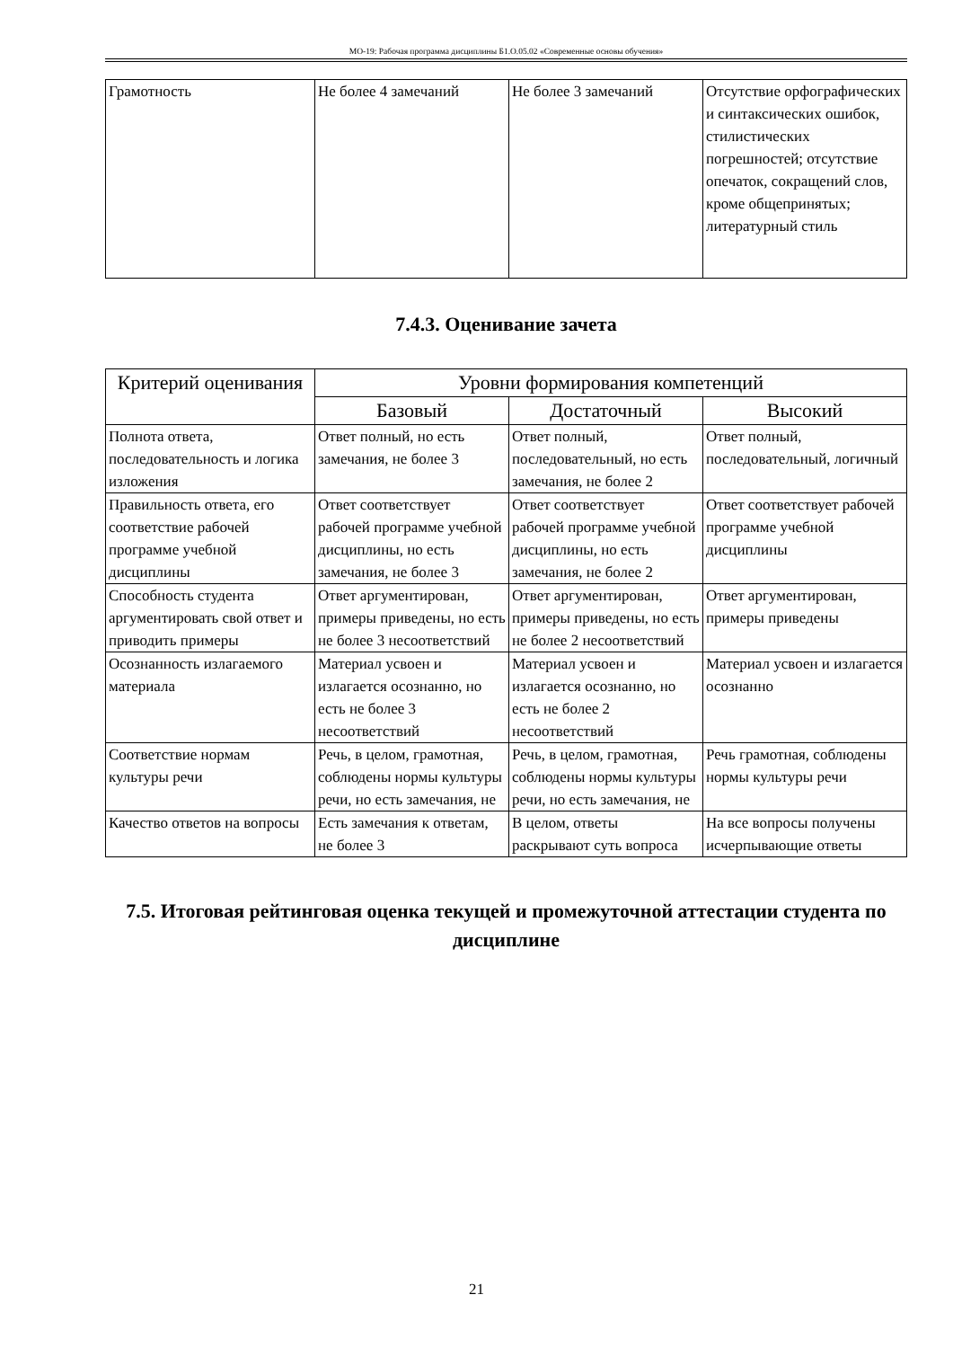МО-19: Рабочая программа дисциплины Б1.О.05.02 «Современные основы обучения»
| Грамотность | Не более 4 замечаний | Не более 3 замечаний | Отсутствие орфографических и синтаксических ошибок, стилистических погрешностей; отсутствие опечаток, сокращений слов, кроме общепринятых; литературный стиль |
7.4.3. Оценивание зачета
| Критерий оценивания | Уровни формирования компетенций | | |
| --- | --- | --- | --- |
| | Базовый | Достаточный | Высокий |
| Полнота ответа, последовательность и логика изложения | Ответ полный, но есть замечания, не более 3 | Ответ полный, последовательный, но есть замечания, не более 2 | Ответ полный, последовательный, логичный |
| Правильность ответа, его соответствие рабочей программе учебной дисциплины | Ответ соответствует рабочей программе учебной дисциплины, но есть замечания, не более 3 | Ответ соответствует рабочей программе учебной дисциплины, но есть замечания, не более 2 | Ответ соответствует рабочей программе учебной дисциплины |
| Способность студента аргументировать свой ответ и приводить примеры | Ответ аргументирован, примеры приведены, но есть не более 3 несоответствий | Ответ аргументирован, примеры приведены, но есть не более 2 несоответствий | Ответ аргументирован, примеры приведены |
| Осознанность излагаемого материала | Материал усвоен и излагается осознанно, но есть не более 3 несоответствий | Материал усвоен и излагается осознанно, но есть не более 2 несоответствий | Материал усвоен и излагается осознанно |
| Соответствие нормам культуры речи | Речь, в целом, грамотная, соблюдены нормы культуры речи, но есть замечания, не | Речь, в целом, грамотная, соблюдены нормы культуры речи, но есть замечания, не | Речь грамотная, соблюдены нормы культуры речи |
| Качество ответов на вопросы | Есть замечания к ответам, не более 3 | В целом, ответы раскрывают суть вопроса | На все вопросы получены исчерпывающие ответы |
7.5. Итоговая рейтинговая оценка текущей и промежуточной аттестации студента по дисциплине
21